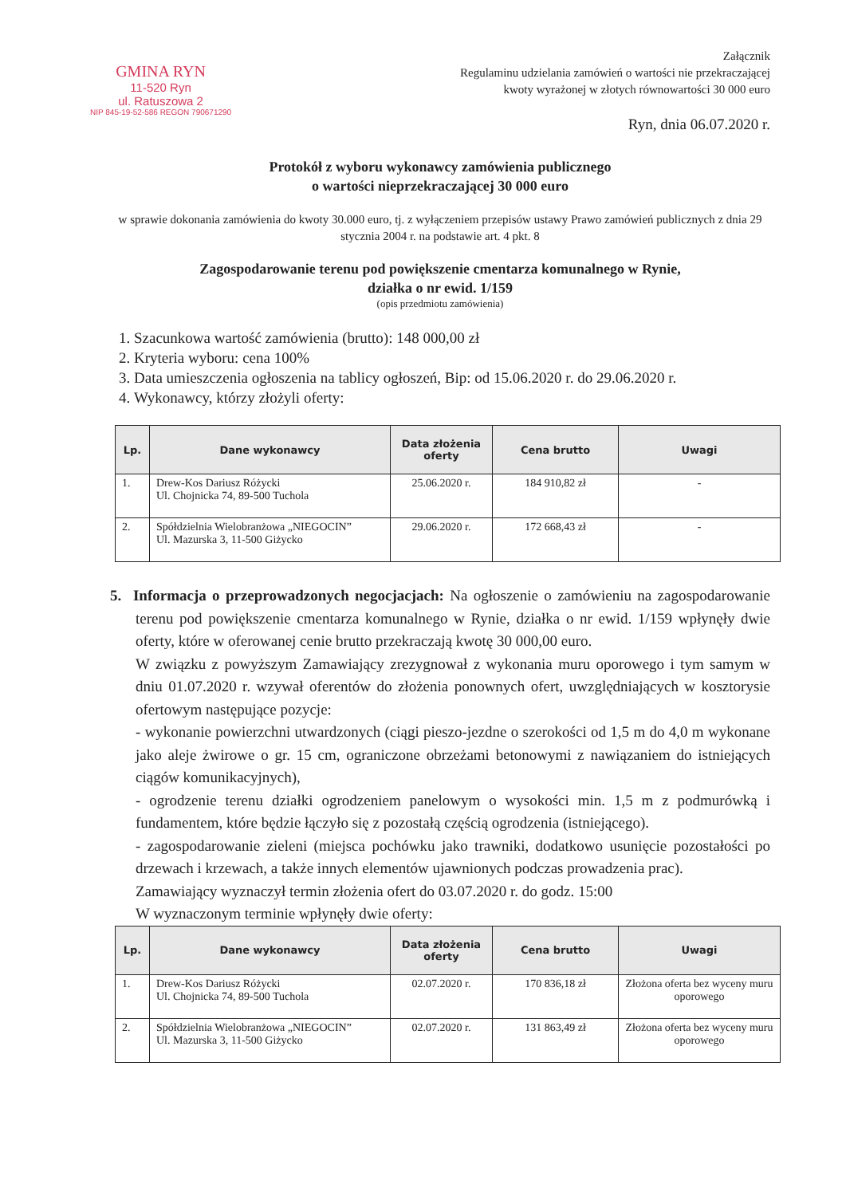GMINA RYN
11-520 Ryn
ul. Ratuszowa 2
NIP 845-19-52-586 REGON 790671290
Załącznik
Regulaminu udzielania zamówień o wartości nie przekraczającej
kwoty wyrażonej w złotych równowartości 30 000 euro
Ryn, dnia 06.07.2020 r.
Protokół z wyboru wykonawcy zamówienia publicznego
o wartości nieprzekraczającej 30 000 euro
w sprawie dokonania zamówienia do kwoty 30.000 euro, tj. z wyłączeniem przepisów ustawy Prawo zamówień publicznych z dnia 29 stycznia 2004 r. na podstawie art. 4 pkt. 8
Zagospodarowanie terenu pod powiększenie cmentarza komunalnego w Rynie,
działka o nr ewid. 1/159
(opis przedmiotu zamówienia)
1. Szacunkowa wartość zamówienia (brutto): 148 000,00 zł
2. Kryteria wyboru: cena 100%
3. Data umieszczenia ogłoszenia na tablicy ogłoszeń, Bip: od 15.06.2020 r. do 29.06.2020 r.
4. Wykonawcy, którzy złożyli oferty:
| Lp. | Dane wykonawcy | Data złożenia oferty | Cena brutto | Uwagi |
| --- | --- | --- | --- | --- |
| 1. | Drew-Kos Dariusz Różycki Ul. Chojnicka 74, 89-500 Tuchola | 25.06.2020 r. | 184 910,82 zł | - |
| 2. | Spółdzielnia Wielobranżowa „NIEGOCIN” Ul. Mazurska 3, 11-500 Giżycko | 29.06.2020 r. | 172 668,43 zł | - |
5. Informacja o przeprowadzonych negocjacjach: Na ogłoszenie o zamówieniu na zagospodarowanie terenu pod powiększenie cmentarza komunalnego w Rynie, działka o nr ewid. 1/159 wpłynęły dwie oferty, które w oferowanej cenie brutto przekraczają kwotę 30 000,00 euro.
W związku z powyższym Zamawiający zrezygnował z wykonania muru oporowego i tym samym w dniu 01.07.2020 r. wzywał oferentów do złożenia ponownych ofert, uwzględniających w kosztorysie ofertowym następujące pozycje:
- wykonanie powierzchni utwardzonych (ciągi pieszo-jezdne o szerokości od 1,5 m do 4,0 m wykonane jako aleje żwirowe o gr. 15 cm, ograniczone obrzeżami betonowymi z nawiązaniem do istniejących ciągów komunikacyjnych),
- ogrodzenie terenu działki ogrodzeniem panelowym o wysokości min. 1,5 m z podmurówką i fundamentem, które będzie łączyło się z pozostałą częścią ogrodzenia (istniejącego).
- zagospodarowanie zieleni (miejsca pochówku jako trawniki, dodatkowo usunięcie pozostałości po drzewach i krzewach, a także innych elementów ujawnionych podczas prowadzenia prac).
Zamawiający wyznaczył termin złożenia ofert do 03.07.2020 r. do godz. 15:00
W wyznaczonym terminie wpłynęły dwie oferty:
| Lp. | Dane wykonawcy | Data złożenia oferty | Cena brutto | Uwagi |
| --- | --- | --- | --- | --- |
| 1. | Drew-Kos Dariusz Różycki Ul. Chojnicka 74, 89-500 Tuchola | 02.07.2020 r. | 170 836,18 zł | Złożona oferta bez wyceny muru oporowego |
| 2. | Spółdzielnia Wielobranżowa „NIEGOCIN” Ul. Mazurska 3, 11-500 Giżycko | 02.07.2020 r. | 131 863,49 zł | Złożona oferta bez wyceny muru oporowego |